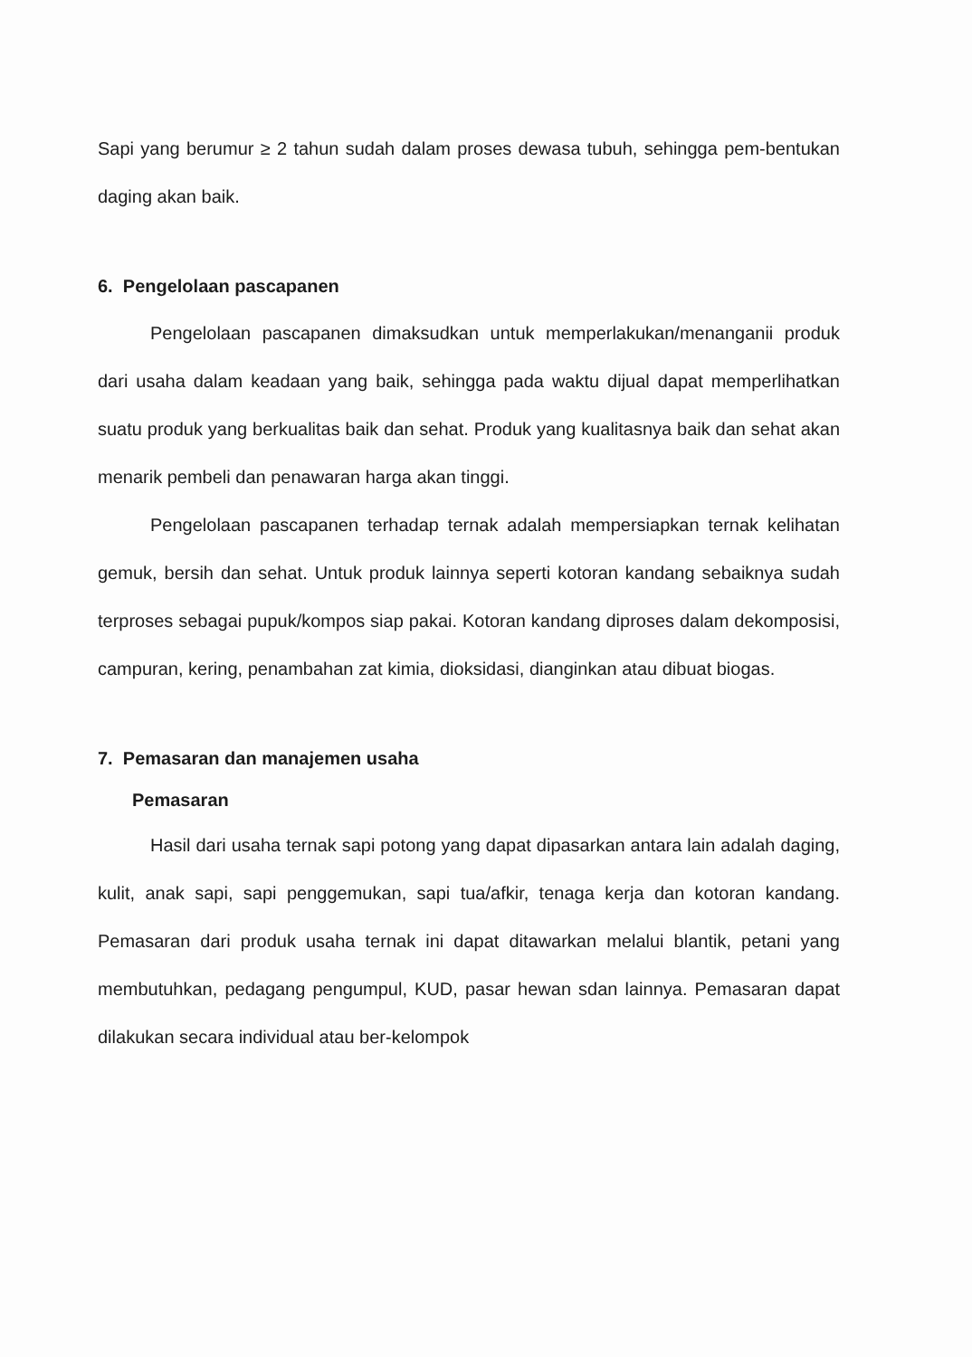Sapi yang berumur ≥ 2 tahun sudah dalam proses dewasa tubuh, sehingga pem-bentukan daging akan baik.
6. Pengelolaan pascapanen
Pengelolaan pascapanen dimaksudkan untuk memperlakukan/menanganii produk dari usaha dalam keadaan yang baik, sehingga pada waktu dijual dapat memperlihatkan suatu produk yang berkualitas baik dan sehat. Produk yang kualitasnya baik dan sehat akan menarik pembeli dan penawaran harga akan tinggi.
Pengelolaan pascapanen terhadap ternak adalah mempersiapkan ternak kelihatan gemuk, bersih dan sehat. Untuk produk lainnya seperti kotoran kandang sebaiknya sudah terproses sebagai pupuk/kompos siap pakai. Kotoran kandang diproses dalam dekomposisi, campuran, kering, penambahan zat kimia, dioksidasi, dianginkan atau dibuat biogas.
7. Pemasaran dan manajemen usaha
Pemasaran
Hasil dari usaha ternak sapi potong yang dapat dipasarkan antara lain adalah daging, kulit, anak sapi, sapi penggemukan, sapi tua/afkir, tenaga kerja dan kotoran kandang. Pemasaran dari produk usaha ternak ini dapat ditawarkan melalui blantik, petani yang membutuhkan, pedagang pengumpul, KUD, pasar hewan sdan lainnya. Pemasaran dapat dilakukan secara individual atau ber-kelompok